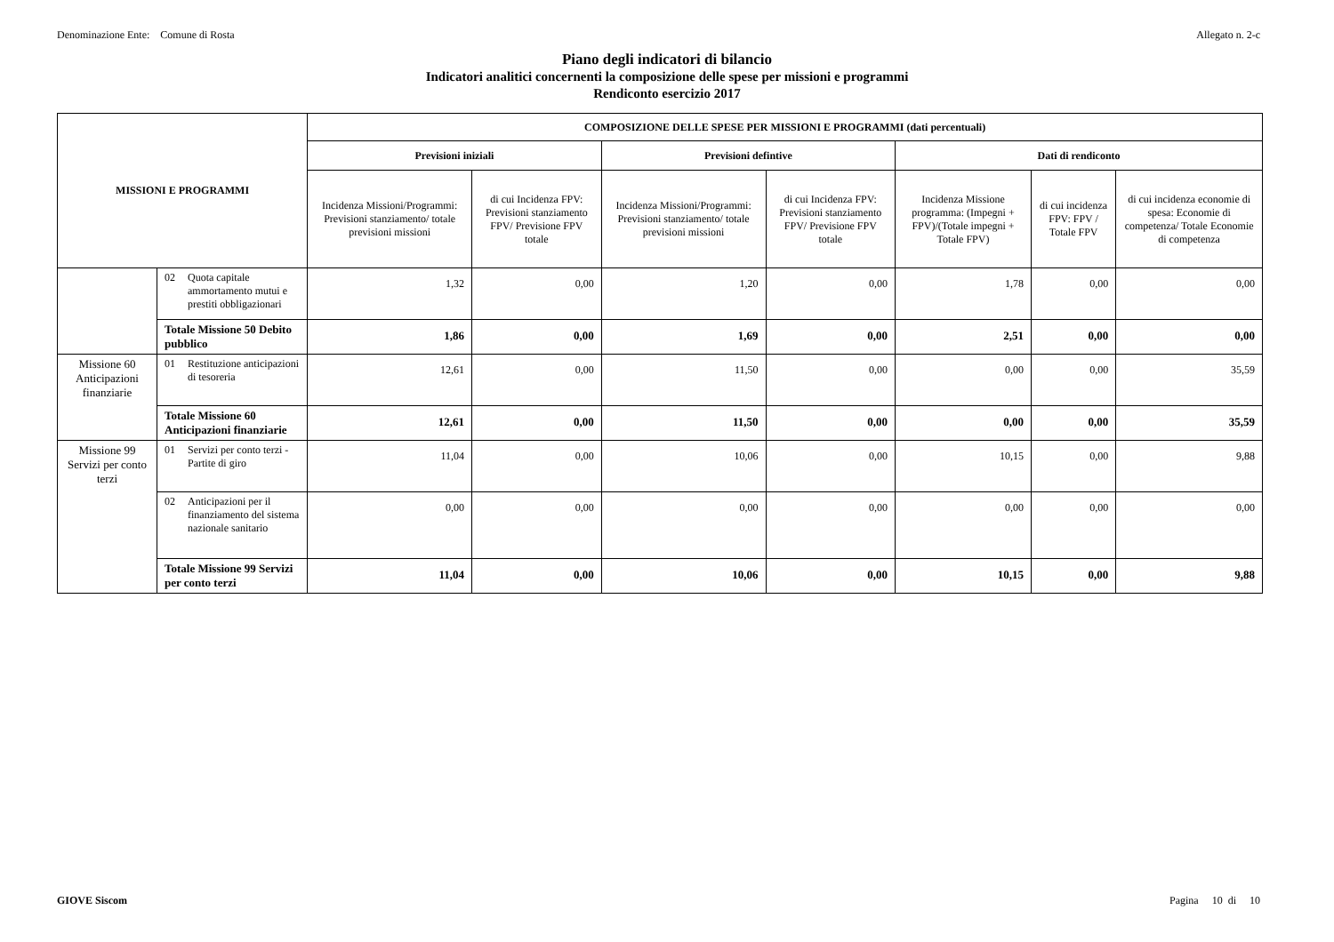Denominazione Ente: Comune di Rosta Allegato n. 2-c
Piano degli indicatori di bilancio
Indicatori analitici concernenti la composizione delle spese per missioni e programmi
Rendiconto esercizio 2017
| MISSIONI E PROGRAMMI | | COMPOSIZIONE DELLE SPESE PER MISSIONI E PROGRAMMI (dati percentuali) | | | | | | |
| --- | --- | --- | --- | --- | --- | --- | --- | --- |
| | | Previsioni iniziali | | Previsioni defintive | | Dati di rendiconto | | |
| | | Incidenza Missioni/Programmi: Previsioni stanziamento/ totale previsioni missioni | di cui Incidenza FPV: Previsioni stanziamento FPV/ Previsione FPV totale | Incidenza Missioni/Programmi: Previsioni stanziamento/ totale previsioni missioni | di cui Incidenza FPV: Previsioni stanziamento FPV/ Previsione FPV totale | Incidenza Missione programma: (Impegni + FPV)/(Totale impegni + Totale FPV) | di cui incidenza FPV: FPV / Totale FPV | di cui incidenza economie di spesa: Economie di competenza/ Totale Economie di competenza |
| | 02 Quota capitale ammortamento mutui e prestiti obbligazionari | 1,32 | 0,00 | 1,20 | 0,00 | 1,78 | 0,00 | 0,00 |
| | Totale Missione 50 Debito pubblico | 1,86 | 0,00 | 1,69 | 0,00 | 2,51 | 0,00 | 0,00 |
| Missione 60 Anticipazioni finanziarie | 01 Restituzione anticipazioni di tesoreria | 12,61 | 0,00 | 11,50 | 0,00 | 0,00 | 0,00 | 35,59 |
| | Totale Missione 60 Anticipazioni finanziarie | 12,61 | 0,00 | 11,50 | 0,00 | 0,00 | 0,00 | 35,59 |
| Missione 99 Servizi per conto terzi | 01 Servizi per conto terzi - Partite di giro | 11,04 | 0,00 | 10,06 | 0,00 | 10,15 | 0,00 | 9,88 |
| | 02 Anticipazioni per il finanziamento del sistema nazionale sanitario | 0,00 | 0,00 | 0,00 | 0,00 | 0,00 | 0,00 | 0,00 |
| | Totale Missione 99 Servizi per conto terzi | 11,04 | 0,00 | 10,06 | 0,00 | 10,15 | 0,00 | 9,88 |
GIOVE Siscom Pagina 10 di 10